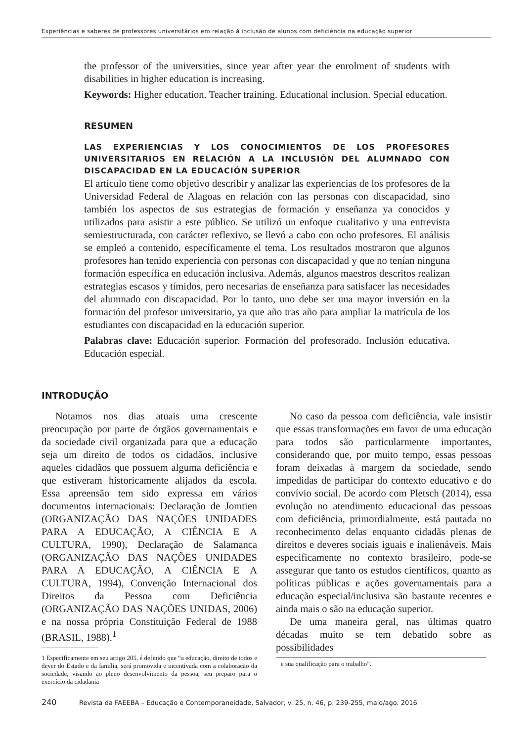Experiências e saberes de professores universitários em relação à inclusão de alunos com deficiência na educação superior
the professor of the universities, since year after year the enrolment of students with disabilities in higher education is increasing.
Keywords: Higher education. Teacher training. Educational inclusion. Special education.
RESUMEN
LAS EXPERIENCIAS Y LOS CONOCIMIENTOS DE LOS PROFESORES UNIVERSITARIOS EN RELACIÓN A LA INCLUSIÓN DEL ALUMNADO CON DISCAPACIDAD EN LA EDUCACIÓN SUPERIOR
El artículo tiene como objetivo describir y analizar las experiencias de los profesores de la Universidad Federal de Alagoas en relación con las personas con discapacidad, sino también los aspectos de sus estrategias de formación y enseñanza ya conocidos y utilizados para asistir a este público. Se utilizó un enfoque cualitativo y una entrevista semiestructurada, con carácter reflexivo, se llevó a cabo con ocho profesores. El análisis se empleó a contenido, específicamente el tema. Los resultados mostraron que algunos profesores han tenido experiencia con personas con discapacidad y que no tenían ninguna formación específica en educación inclusiva. Además, algunos maestros descritos realizan estrategias escasos y tímidos, pero necesarias de enseñanza para satisfacer las necesidades del alumnado con discapacidad. Por lo tanto, uno debe ser una mayor inversión en la formación del profesor universitario, ya que año tras año para ampliar la matrícula de los estudiantes con discapacidad en la educación superior.
Palabras clave: Educación superior. Formación del profesorado. Inclusión educativa. Educación especial.
INTRODUÇÃO
Notamos nos dias atuais uma crescente preocupação por parte de órgãos governamentais e da sociedade civil organizada para que a educação seja um direito de todos os cidadãos, inclusive aqueles cidadãos que possuem alguma deficiência e que estiveram historicamente alijados da escola. Essa apreensão tem sido expressa em vários documentos internacionais: Declaração de Jomtien (ORGANIZAÇÃO DAS NAÇÕES UNIDADES PARA A EDUCAÇÃO, A CIÊNCIA E A CULTURA, 1990), Declaração de Salamanca (ORGANIZAÇÃO DAS NAÇÕES UNIDADES PARA A EDUCAÇÃO, A CIÊNCIA E A CULTURA, 1994), Convenção Internacional dos Direitos da Pessoa com Deficiência (ORGANIZAÇÃO DAS NAÇÕES UNIDAS, 2006) e na nossa própria Constituição Federal de 1988 (BRASIL, 1988).<sup>1</sup>
1 Especificamente em seu artigo 205, é definido que “a educação, direito de todos e dever do Estado e da família, será promovida e incentivada com a colaboração da sociedade, visando ao pleno desenvolvimento da pessoa, seu preparo para o exercício da cidadania
No caso da pessoa com deficiência, vale insistir que essas transformações em favor de uma educação para todos são particularmente importantes, considerando que, por muito tempo, essas pessoas foram deixadas à margem da sociedade, sendo impedidas de participar do contexto educativo e do convívio social. De acordo com Pletsch (2014), essa evolução no atendimento educacional das pessoas com deficiência, primordialmente, está pautada no reconhecimento delas enquanto cidadãs plenas de direitos e deveres sociais iguais e inalienáveis. Mais especificamente no contexto brasileiro, pode-se assegurar que tanto os estudos científicos, quanto as políticas públicas e ações governamentais para a educação especial/inclusiva são bastante recentes e ainda mais o são na educação superior.
De uma maneira geral, nas últimas quatro décadas muito se tem debatido sobre as possibilidades
e sua qualificação para o trabalho”.
240 Revista da FAEEBA – Educação e Contemporaneidade, Salvador, v. 25, n. 46, p. 239-255, maio/ago. 2016